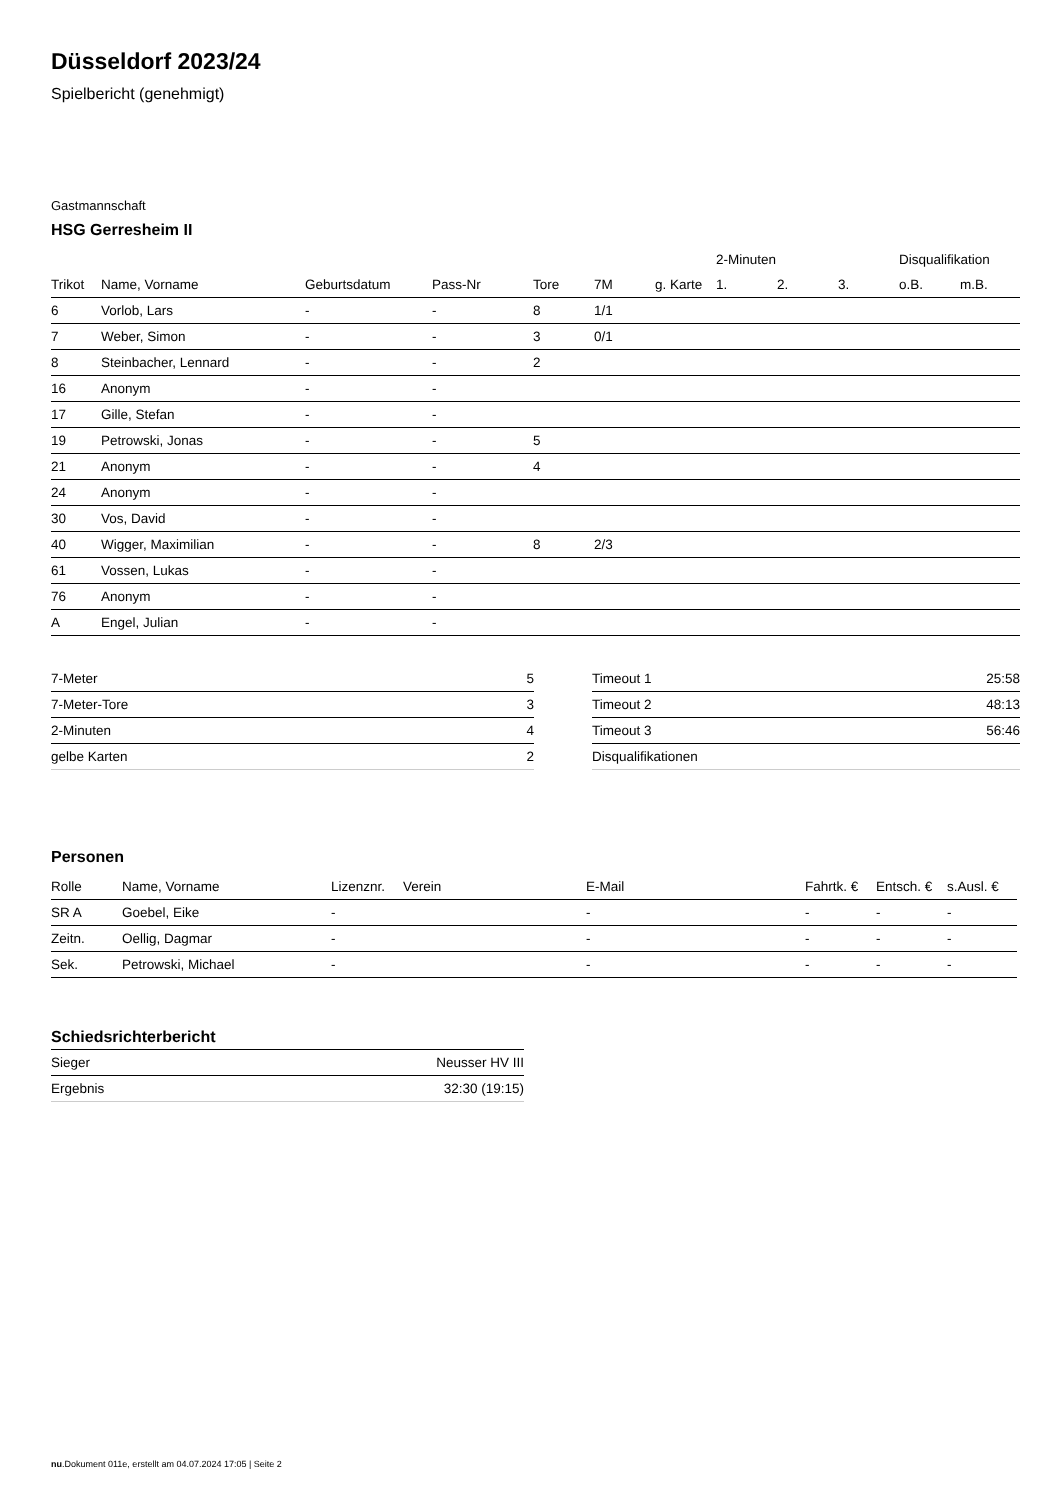Düsseldorf 2023/24
Spielbericht (genehmigt)
Gastmannschaft
HSG Gerresheim II
| | | | | | | | 2-Minuten | | | Disqualifikation | |
| --- | --- | --- | --- | --- | --- | --- | --- | --- | --- | --- | --- |
| Trikot | Name, Vorname | Geburtsdatum | Pass-Nr | Tore | 7M | g. Karte | 1. | 2. | 3. | o.B. | m.B. |
| 6 | Vorlob, Lars | - | - | 8 | 1/1 | | | | | | |
| 7 | Weber, Simon | - | - | 3 | 0/1 | | | | | | |
| 8 | Steinbacher, Lennard | - | - | 2 | | | | | | | |
| 16 | Anonym | - | - | | | | | | | | |
| 17 | Gille, Stefan | - | - | | | | | | | | |
| 19 | Petrowski, Jonas | - | - | 5 | | | | | | | |
| 21 | Anonym | - | - | 4 | | | | | | | |
| 24 | Anonym | - | - | | | | | | | | |
| 30 | Vos, David | - | - | | | | | | | | |
| 40 | Wigger, Maximilian | - | - | 8 | 2/3 | | | | | | |
| 61 | Vossen, Lukas | - | - | | | | | | | | |
| 76 | Anonym | - | - | | | | | | | | |
| A | Engel, Julian | - | - | | | | | | | | |
| 7-Meter | 5 |
| 7-Meter-Tore | 3 |
| 2-Minuten | 4 |
| gelbe Karten | 2 |
| Timeout 1 | 25:58 |
| Timeout 2 | 48:13 |
| Timeout 3 | 56:46 |
| Disqualifikationen | |
Personen
| Rolle | Name, Vorname | Lizenznr. | Verein | E-Mail | Fahrtk. € | Entsch. € | s.Ausl. € |
| --- | --- | --- | --- | --- | --- | --- | --- |
| SR A | Goebel, Eike | - | | - | - | - | - |
| Zeitn. | Oellig, Dagmar | - | | - | - | - | - |
| Sek. | Petrowski, Michael | - | | - | - | - | - |
Schiedsrichterbericht
| Sieger | Neusser HV III |
| Ergebnis | 32:30 (19:15) |
nu.Dokument 011e, erstellt am 04.07.2024 17:05 | Seite 2